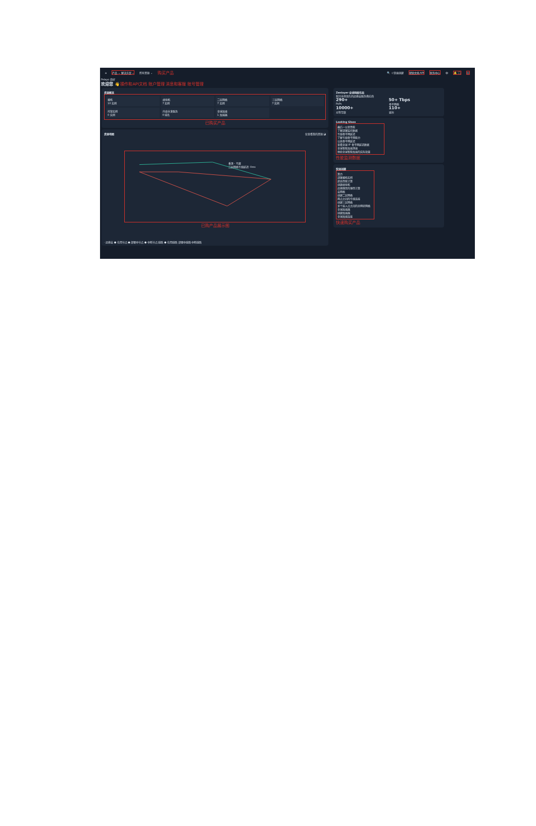⌂ 产品 ⌄ 解决方案 ⌄ 所有资源 ⌄ 购买产品 🔍 ＋快速创建 帮助文档 API 财务中心 中 🔔 🎧 ☺
Pelayo 您好
欢迎您 👋 操作和API文档 账户管理 消息和客服 账号管理
资源概览
裸机
10 实例
虚拟机
7 实例
二层网络
7 实例
三层网络
7 实例
托管实例
0 实例
内容分发服务
0 域名
全球加速
1 加速器
已购买产品
资源地图 仅查看我的资源 ◪
香港 - 马赛
二层网络专线延迟: 0ms
已购产品展示图
· 边缘云 ● 在用节点 ● 部署中节点 ● 中断节点 线路 ● 在用线路 部署中线路 中断线路
Zenlayer 全球网络布局
新兴市场领先的边缘云服务供应商
290+
PoPs
50+ Tbps
骨干网络
10000+
对等互联
110+
城市
Looking Glass
最后一公里性能
了解部署监控数据
专线骨干网延迟
了解专线骨干网能力
公共骨干网延迟
查看全球 IP 骨干网延迟数据
全球智能加速测速
体验全球智能加速的实际效果
性能监测数据
快速创建
算力
部署裸机实例
超高性能计算
创建虚拟机
边缘随需的弹性计算
云网络
创建二层网络
两点之间的专线连接
创建三层网络
多个接入点之间的全网状网络
全球加速器
创建加速器
全球加速连接
快速购买产品